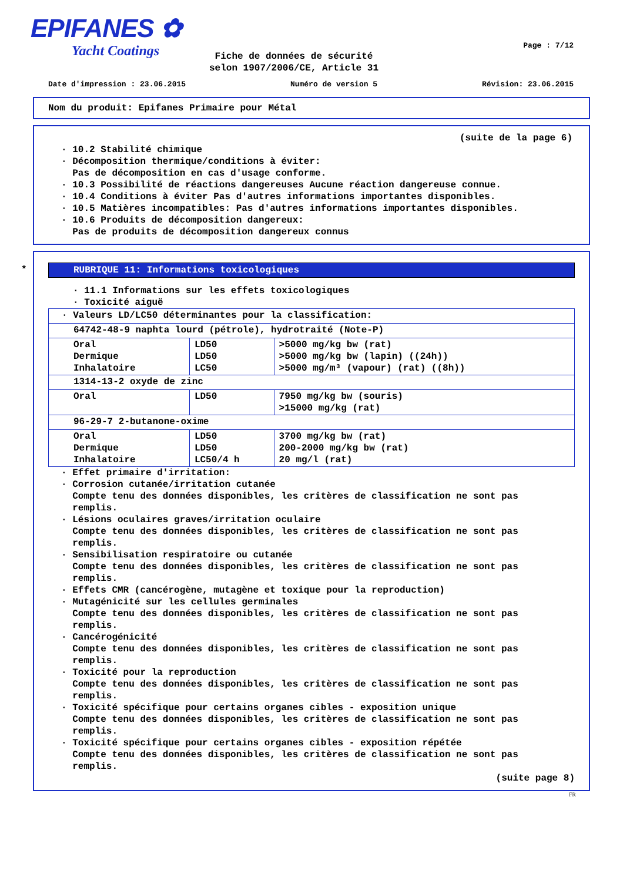EPIFANES ✿
Yacht Coatings
Page : 7/12
Fiche de données de sécurité
selon 1907/2006/CE, Article 31
Date d'impression : 23.06.2015 Numéro de version 5 Révision: 23.06.2015
Nom du produit: Epifanes Primaire pour Métal
(suite de la page 6)
· 10.2 Stabilité chimique
· Décomposition thermique/conditions à éviter:
Pas de décomposition en cas d'usage conforme.
· 10.3 Possibilité de réactions dangereuses Aucune réaction dangereuse connue.
· 10.4 Conditions à éviter Pas d'autres informations importantes disponibles.
· 10.5 Matières incompatibles: Pas d'autres informations importantes disponibles.
· 10.6 Produits de décomposition dangereux:
Pas de produits de décomposition dangereux connus
*
RUBRIQUE 11: Informations toxicologiques
· 11.1 Informations sur les effets toxicologiques
· Toxicité aiguë
| · Valeurs LD/LC50 déterminantes pour la classification: | | |
| 64742-48-9 naphta lourd (pétrole), hydrotraité (Note-P) | | |
| Oral Dermique Inhalatoire | LD50 LD50 LC50 | >5000 mg/kg bw (rat) >5000 mg/kg bw (lapin) ((24h)) >5000 mg/m³ (vapour) (rat) ((8h)) |
| 1314-13-2 oxyde de zinc | | |
| Oral | LD50 | 7950 mg/kg bw (souris) >15000 mg/kg (rat) |
| 96-29-7 2-butanone-oxime | | |
| Oral Dermique Inhalatoire | LD50 LD50 LC50/4 h | 3700 mg/kg bw (rat) 200-2000 mg/kg bw (rat) 20 mg/l (rat) |
· Effet primaire d'irritation:
· Corrosion cutanée/irritation cutanée
Compte tenu des données disponibles, les critères de classification ne sont pas
remplis.
· Lésions oculaires graves/irritation oculaire
Compte tenu des données disponibles, les critères de classification ne sont pas
remplis.
· Sensibilisation respiratoire ou cutanée
Compte tenu des données disponibles, les critères de classification ne sont pas
remplis.
· Effets CMR (cancérogène, mutagène et toxique pour la reproduction)
· Mutagénicité sur les cellules germinales
Compte tenu des données disponibles, les critères de classification ne sont pas
remplis.
· Cancérogénicité
Compte tenu des données disponibles, les critères de classification ne sont pas
remplis.
· Toxicité pour la reproduction
Compte tenu des données disponibles, les critères de classification ne sont pas
remplis.
· Toxicité spécifique pour certains organes cibles - exposition unique
Compte tenu des données disponibles, les critères de classification ne sont pas
remplis.
· Toxicité spécifique pour certains organes cibles - exposition répétée
Compte tenu des données disponibles, les critères de classification ne sont pas
remplis.
(suite page 8)
FR